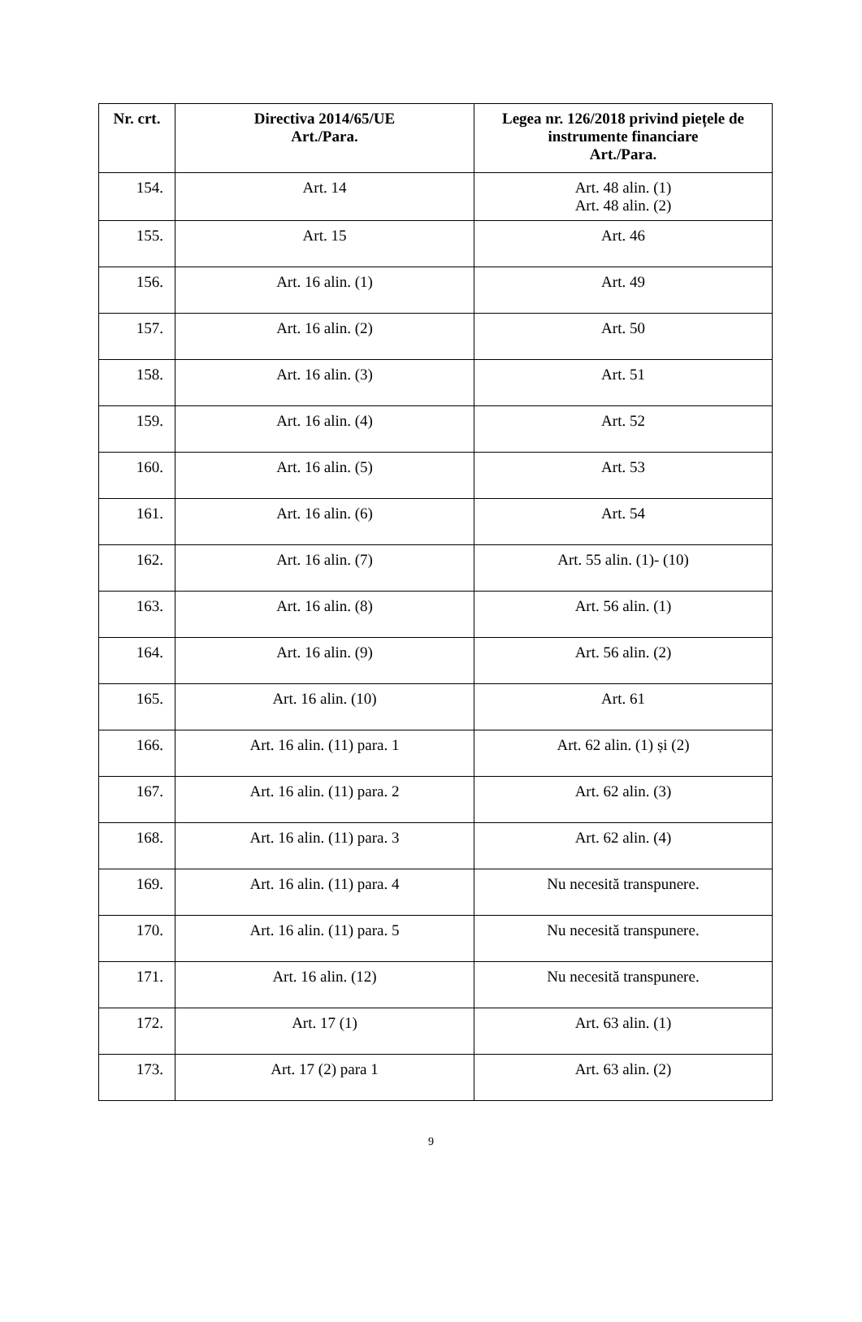| Nr. crt. | Directiva 2014/65/UE Art./Para. | Legea nr. 126/2018 privind piețele de instrumente financiare Art./Para. |
| --- | --- | --- |
| 154. | Art. 14 | Art. 48 alin. (1) Art. 48 alin. (2) |
| 155. | Art. 15 | Art. 46 |
| 156. | Art. 16 alin. (1) | Art. 49 |
| 157. | Art. 16 alin. (2) | Art. 50 |
| 158. | Art. 16 alin. (3) | Art. 51 |
| 159. | Art. 16 alin. (4) | Art. 52 |
| 160. | Art. 16 alin. (5) | Art. 53 |
| 161. | Art. 16 alin. (6) | Art. 54 |
| 162. | Art. 16 alin. (7) | Art. 55 alin. (1)- (10) |
| 163. | Art. 16 alin. (8) | Art. 56 alin. (1) |
| 164. | Art. 16 alin. (9) | Art. 56 alin. (2) |
| 165. | Art. 16 alin. (10) | Art. 61 |
| 166. | Art. 16 alin. (11) para. 1 | Art. 62 alin. (1) și (2) |
| 167. | Art. 16 alin. (11) para. 2 | Art. 62 alin. (3) |
| 168. | Art. 16 alin. (11) para. 3 | Art. 62 alin. (4) |
| 169. | Art. 16 alin. (11) para. 4 | Nu necesită transpunere. |
| 170. | Art. 16 alin. (11) para. 5 | Nu necesită transpunere. |
| 171. | Art. 16 alin. (12) | Nu necesită transpunere. |
| 172. | Art. 17 (1) | Art. 63 alin. (1) |
| 173. | Art. 17 (2) para 1 | Art. 63 alin. (2) |
9